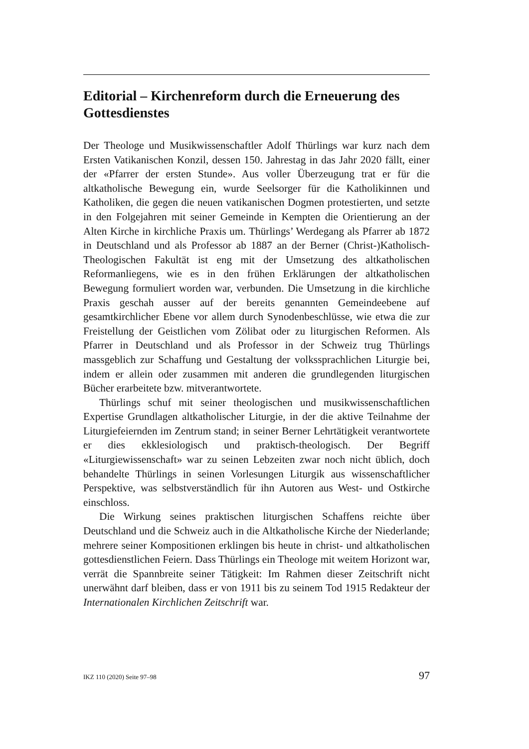Editorial – Kirchenreform durch die Erneuerung des Gottesdienstes
Der Theologe und Musikwissenschaftler Adolf Thürlings war kurz nach dem Ersten Vatikanischen Konzil, dessen 150. Jahrestag in das Jahr 2020 fällt, einer der «Pfarrer der ersten Stunde». Aus voller Überzeugung trat er für die altkatholische Bewegung ein, wurde Seelsorger für die Katholikinnen und Katholiken, die gegen die neuen vatikanischen Dogmen protestierten, und setzte in den Folgejahren mit seiner Gemeinde in Kempten die Orientierung an der Alten Kirche in kirchliche Praxis um. Thürlings’ Werdegang als Pfarrer ab 1872 in Deutschland und als Professor ab 1887 an der Berner (Christ-)Katholisch-Theologischen Fakultät ist eng mit der Umsetzung des altkatholischen Reformanliegens, wie es in den frühen Erklärungen der altkatholischen Bewegung formuliert worden war, verbunden. Die Umsetzung in die kirchliche Praxis geschah ausser auf der bereits genannten Gemeindeebene auf gesamtkirchlicher Ebene vor allem durch Synodenbeschlüsse, wie etwa die zur Freistellung der Geistlichen vom Zölibat oder zu liturgischen Reformen. Als Pfarrer in Deutschland und als Professor in der Schweiz trug Thürlings massgeblich zur Schaffung und Gestaltung der volkssprachlichen Liturgie bei, indem er allein oder zusammen mit anderen die grundlegenden liturgischen Bücher erarbeitete bzw. mitverantwortete.
Thürlings schuf mit seiner theologischen und musikwissenschaftlichen Expertise Grundlagen altkatholischer Liturgie, in der die aktive Teilnahme der Liturgiefeiernden im Zentrum stand; in seiner Berner Lehrtätigkeit verantwortete er dies ekklesiologisch und praktisch-theologisch. Der Begriff «Liturgiewissenschaft» war zu seinen Lebzeiten zwar noch nicht üblich, doch behandelte Thürlings in seinen Vorlesungen Liturgik aus wissenschaftlicher Perspektive, was selbstverständlich für ihn Autoren aus West- und Ostkirche einschloss.
Die Wirkung seines praktischen liturgischen Schaffens reichte über Deutschland und die Schweiz auch in die Altkatholische Kirche der Niederlande; mehrere seiner Kompositionen erklingen bis heute in christ- und altkatholischen gottesdienstlichen Feiern. Dass Thürlings ein Theologe mit weitem Horizont war, verrät die Spannbreite seiner Tätigkeit: Im Rahmen dieser Zeitschrift nicht unerwähnt darf bleiben, dass er von 1911 bis zu seinem Tod 1915 Redakteur der Internationalen Kirchlichen Zeitschrift war.
IKZ 110 (2020) Seite 97–98 97